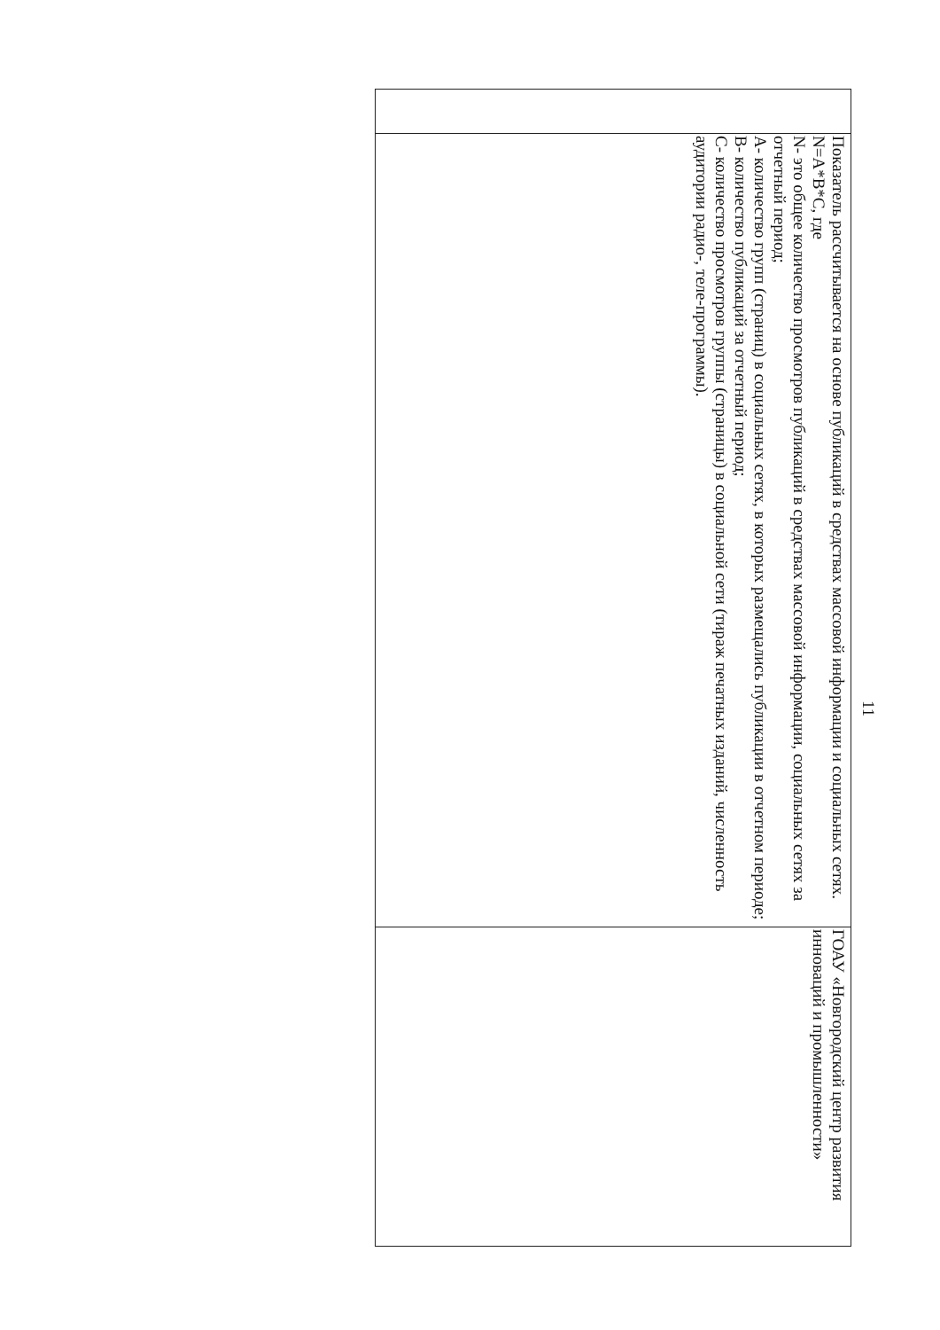11
| | Показатель рассчитывается на основе публикаций в средствах массовой информации и социальных сетях. N=A*B*C, где N- это общее количество просмотров публикаций в средствах массовой информации, социальных сетях за отчетный период; А- количество групп (страниц) в социальных сетях, в которых размещались публикации в отчетном периоде; В- количество публикаций за отчетный период; С- количество просмотров группы (страницы) в социальной сети (тираж печатных изданий, численность аудитории радио-, теле-программы). | ГОАУ «Новгородский центр развития инноваций и промышленности» |